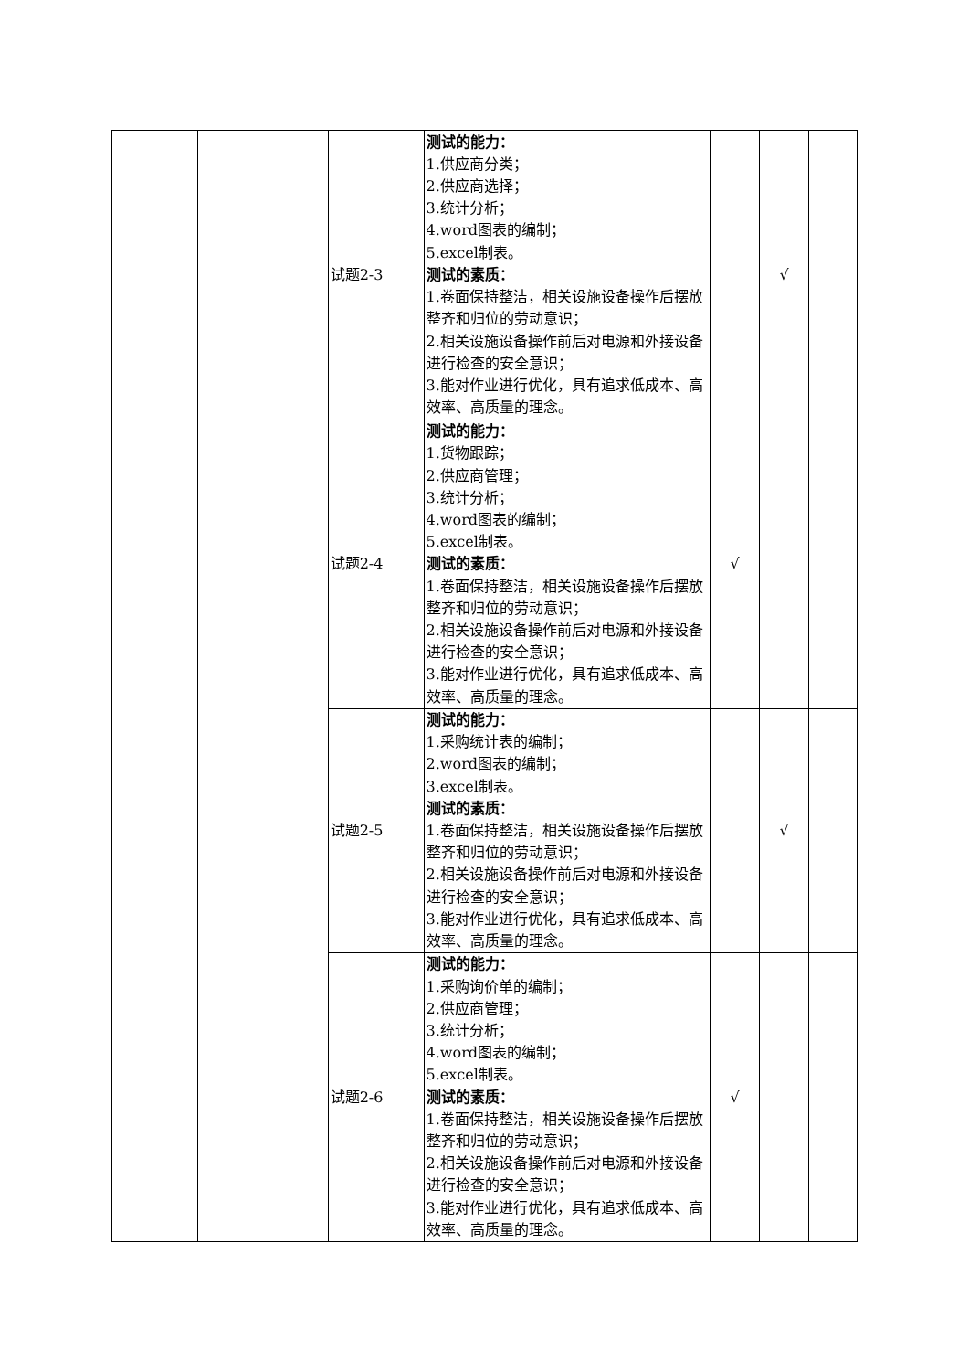| | | 试题2-3 | 测试的能力： 1.供应商分类； 2.供应商选择； 3.统计分析； 4.word图表的编制； 5.excel制表。 测试的素质： 1.卷面保持整洁，相关设施设备操作后摆放整齐和归位的劳动意识； 2.相关设施设备操作前后对电源和外接设备进行检查的安全意识； 3.能对作业进行优化，具有追求低成本、高效率、高质量的理念。 | | √ | |
| | | 试题2-4 | 测试的能力： 1.货物跟踪； 2.供应商管理； 3.统计分析； 4.word图表的编制； 5.excel制表。 测试的素质： 1.卷面保持整洁，相关设施设备操作后摆放整齐和归位的劳动意识； 2.相关设施设备操作前后对电源和外接设备进行检查的安全意识； 3.能对作业进行优化，具有追求低成本、高效率、高质量的理念。 | √ | | |
| | | 试题2-5 | 测试的能力： 1.采购统计表的编制； 2.word图表的编制； 3.excel制表。 测试的素质： 1.卷面保持整洁，相关设施设备操作后摆放整齐和归位的劳动意识； 2.相关设施设备操作前后对电源和外接设备进行检查的安全意识； 3.能对作业进行优化，具有追求低成本、高效率、高质量的理念。 | | √ | |
| | | 试题2-6 | 测试的能力： 1.采购询价单的编制； 2.供应商管理； 3.统计分析； 4.word图表的编制； 5.excel制表。 测试的素质： 1.卷面保持整洁，相关设施设备操作后摆放整齐和归位的劳动意识； 2.相关设施设备操作前后对电源和外接设备进行检查的安全意识； 3.能对作业进行优化，具有追求低成本、高效率、高质量的理念。 | √ | | |